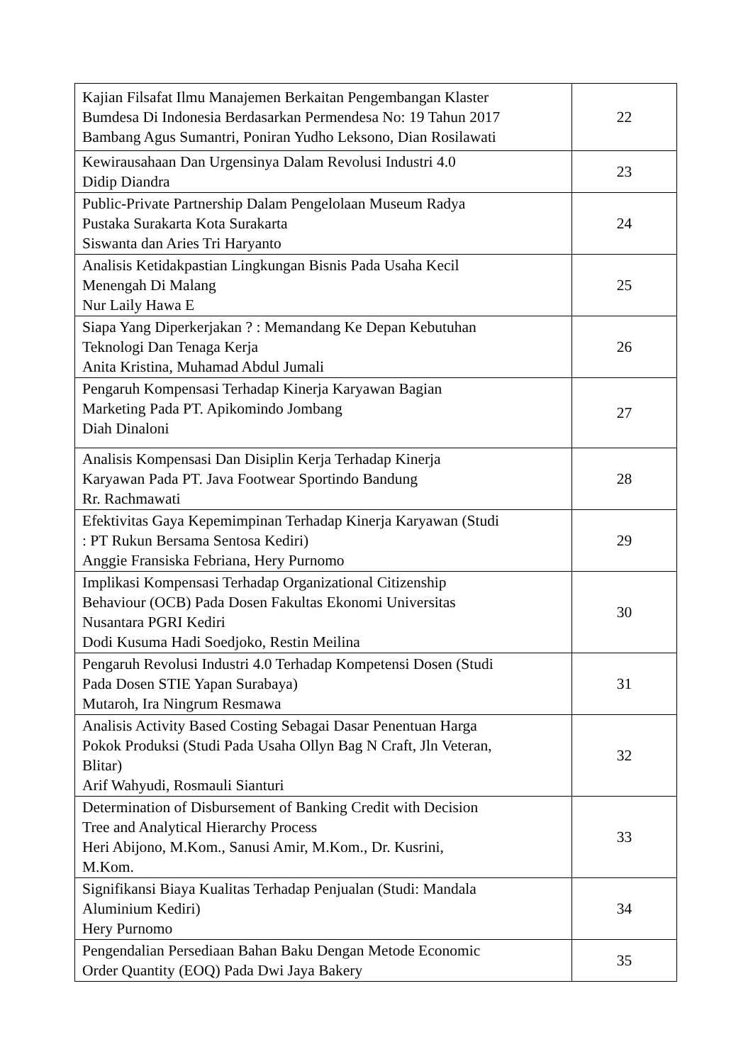| Kajian Filsafat Ilmu Manajemen Berkaitan Pengembangan Klaster Bumdesa Di Indonesia Berdasarkan Permendesa No: 19 Tahun 2017 Bambang Agus Sumantri, Poniran Yudho Leksono, Dian Rosilawati | 22 |
| Kewirausahaan Dan Urgensinya Dalam Revolusi Industri 4.0 Didip Diandra | 23 |
| Public-Private Partnership Dalam Pengelolaan Museum Radya Pustaka Surakarta Kota Surakarta Siswanta dan Aries Tri Haryanto | 24 |
| Analisis Ketidakpastian Lingkungan Bisnis Pada Usaha Kecil Menengah Di Malang Nur Laily Hawa E | 25 |
| Siapa Yang Diperkerjakan ? : Memandang Ke Depan Kebutuhan Teknologi Dan Tenaga Kerja Anita Kristina, Muhamad Abdul Jumali | 26 |
| Pengaruh Kompensasi Terhadap Kinerja Karyawan Bagian Marketing Pada PT. Apikomindo Jombang Diah Dinaloni | 27 |
| Analisis Kompensasi Dan Disiplin Kerja Terhadap Kinerja Karyawan Pada PT. Java Footwear Sportindo Bandung Rr. Rachmawati | 28 |
| Efektivitas Gaya Kepemimpinan Terhadap Kinerja Karyawan (Studi : PT Rukun Bersama Sentosa Kediri) Anggie Fransiska Febriana, Hery Purnomo | 29 |
| Implikasi Kompensasi Terhadap Organizational Citizenship Behaviour (OCB) Pada Dosen Fakultas Ekonomi Universitas Nusantara PGRI Kediri Dodi Kusuma Hadi Soedjoko, Restin Meilina | 30 |
| Pengaruh Revolusi Industri 4.0 Terhadap Kompetensi Dosen (Studi Pada Dosen STIE Yapan Surabaya) Mutaroh, Ira Ningrum Resmawa | 31 |
| Analisis Activity Based Costing Sebagai Dasar Penentuan Harga Pokok Produksi (Studi Pada Usaha Ollyn Bag N Craft, Jln Veteran, Blitar) Arif Wahyudi, Rosmauli Sianturi | 32 |
| Determination of Disbursement of Banking Credit with Decision Tree and Analytical Hierarchy Process Heri Abijono, M.Kom., Sanusi Amir, M.Kom., Dr. Kusrini, M.Kom. | 33 |
| Signifikansi Biaya Kualitas Terhadap Penjualan (Studi: Mandala Aluminium Kediri) Hery Purnomo | 34 |
| Pengendalian Persediaan Bahan Baku Dengan Metode Economic Order Quantity (EOQ) Pada Dwi Jaya Bakery | 35 |